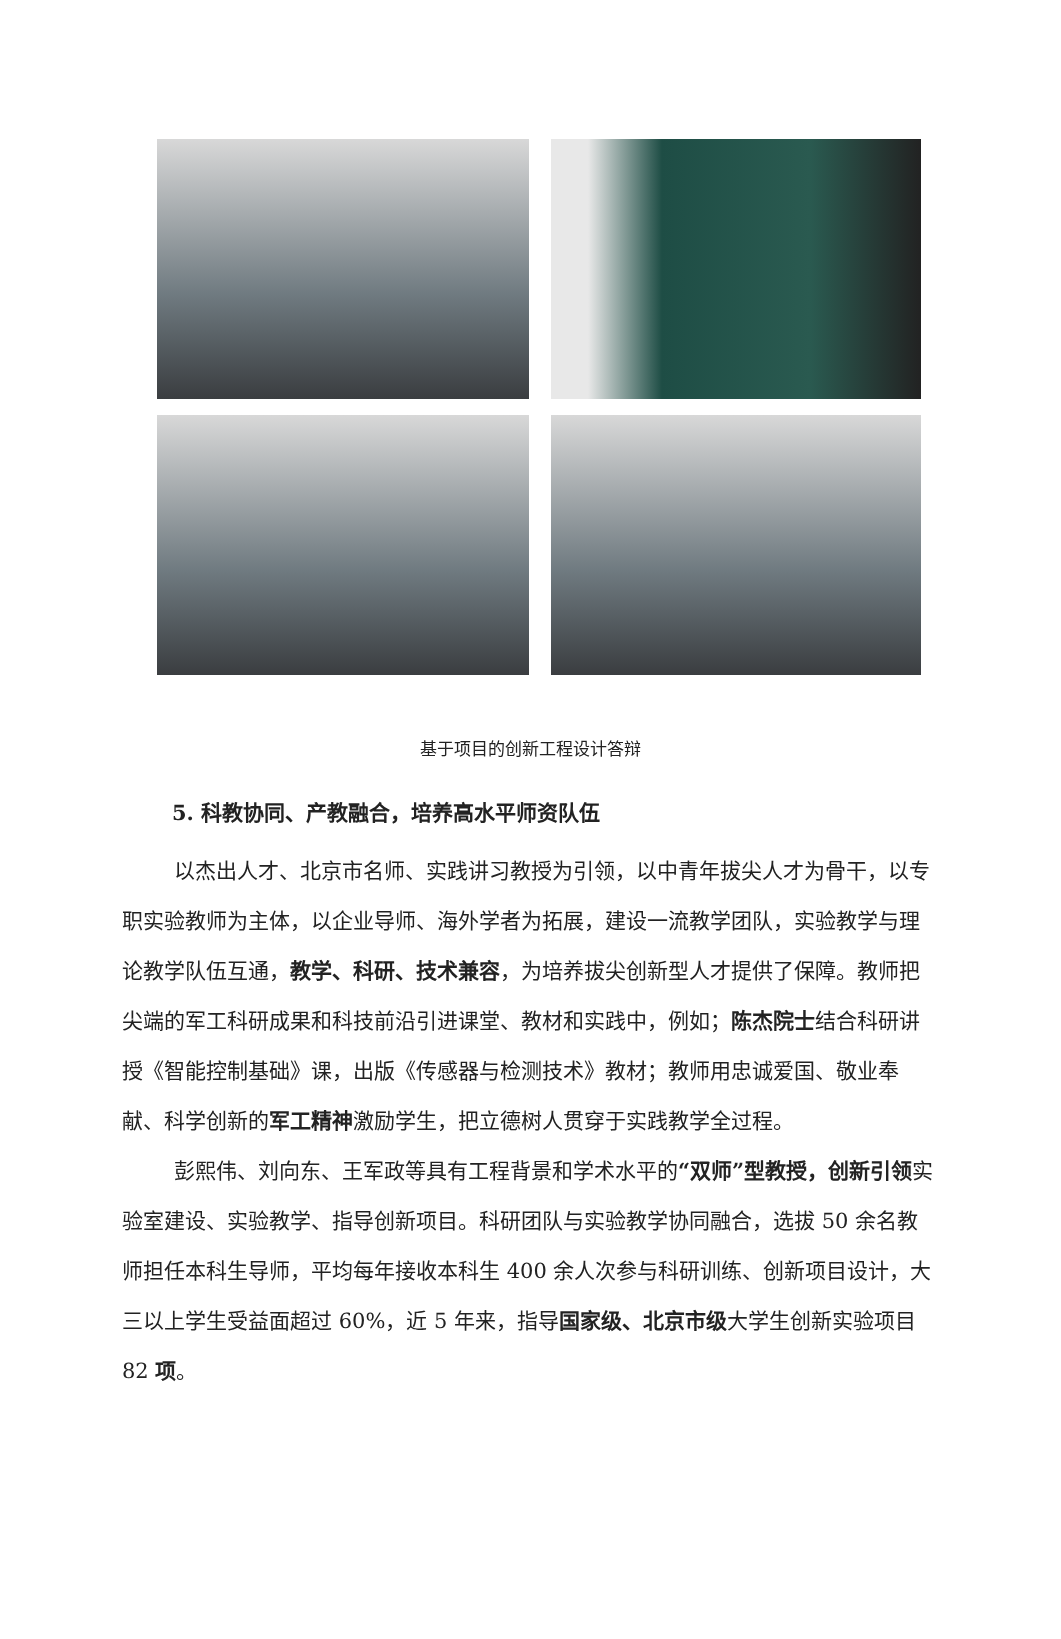基于项目的创新工程设计答辩
5. 科教协同、产教融合，培养高水平师资队伍
以杰出人才、北京市名师、实践讲习教授为引领，以中青年拔尖人才为骨干，以专职实验教师为主体，以企业导师、海外学者为拓展，建设一流教学团队，实验教学与理论教学队伍互通，教学、科研、技术兼容，为培养拔尖创新型人才提供了保障。教师把尖端的军工科研成果和科技前沿引进课堂、教材和实践中，例如；陈杰院士结合科研讲授《智能控制基础》课，出版《传感器与检测技术》教材；教师用忠诚爱国、敬业奉献、科学创新的军工精神激励学生，把立德树人贯穿于实践教学全过程。
彭熙伟、刘向东、王军政等具有工程背景和学术水平的“双师”型教授，创新引领实验室建设、实验教学、指导创新项目。科研团队与实验教学协同融合，选拔 50 余名教师担任本科生导师，平均每年接收本科生 400 余人次参与科研训练、创新项目设计，大三以上学生受益面超过 60%，近 5 年来，指导国家级、北京市级大学生创新实验项目 82 项。